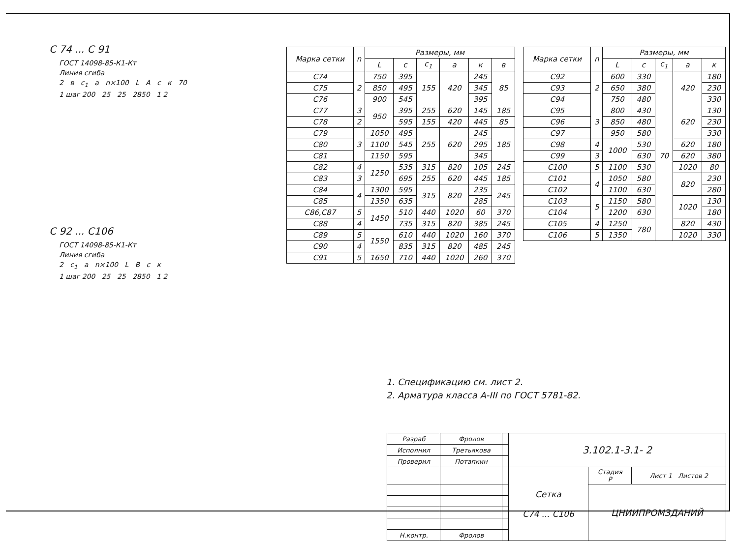С 74 ... С 91
ГОСТ 14098-85-К1-Кт
Линия сгиба
2 в с<sub>1</sub> а n×100 L А с к 70
1 шаг 200 25 25 2850 1 2
С 92 ... С106
ГОСТ 14098-85-К1-Кт
Линия сгиба
2 с<sub>1</sub> а n×100 L В с к
1 шаг 200 25 25 2850 1 2
| Марка сетки | n | Размеры, мм | | | | | |
| --- | --- | --- | --- | --- | --- | --- | --- |
| | | L | с | с<sub>1</sub> | а | к | в |
| С74 | 2 | 750 | 395 | 155 | 420 | 245 | 85 |
| С75 | | 850 | 495 | | | 345 | |
| С76 | | 900 | 545 | | | 395 | |
| С77 | 3 | 950 | 395 | 255 | 620 | 145 | 185 |
| С78 | 2 | | 595 | 155 | 420 | 445 | 85 |
| С79 | 3 | 1050 | 495 | 255 | 620 | 245 | 185 |
| С80 | | 1100 | 545 | | | 295 | |
| С81 | | 1150 | 595 | | | 345 | |
| С82 | 4 | 1250 | 535 | 315 | 820 | 105 | 245 |
| С83 | 3 | | 695 | 255 | 620 | 445 | 185 |
| С84 | 4 | 1300 | 595 | 315 | 820 | 235 | 245 |
| С85 | | 1350 | 635 | | | 285 | |
| С86,С87 | 5 | 1450 | 510 | 440 | 1020 | 60 | 370 |
| С88 | 4 | | 735 | 315 | 820 | 385 | 245 |
| С89 | 5 | 1550 | 610 | 440 | 1020 | 160 | 370 |
| С90 | 4 | | 835 | 315 | 820 | 485 | 245 |
| С91 | 5 | 1650 | 710 | 440 | 1020 | 260 | 370 |
| Марка сетки | n | Размеры, мм | | | | |
| --- | --- | --- | --- | --- | --- | --- |
| | | L | с | с<sub>1</sub> | а | к |
| С92 | 2 | 600 | 330 | 70 | 420 | 180 |
| С93 | | 650 | 380 | | | 230 |
| С94 | | 750 | 480 | | | 330 |
| С95 | 3 | 800 | 430 | | 620 | 130 |
| С96 | | 850 | 480 | | | 230 |
| С97 | | 950 | 580 | | | 330 |
| С98 | 4 | 1000 | 530 | | 620 | 180 |
| С99 | 3 | | 630 | | 620 | 380 |
| С100 | 5 | 1100 | 530 | | 1020 | 80 |
| С101 | 4 | 1050 | 580 | | 820 | 230 |
| С102 | | 1100 | 630 | | | 280 |
| С103 | 5 | 1150 | 580 | | 1020 | 130 |
| С104 | | 1200 | 630 | | | 180 |
| С105 | 4 | 1250 | 780 | | 820 | 430 |
| С106 | 5 | 1350 | | | 1020 | 330 |
1. Спецификацию см. лист 2.
2. Арматура класса А-III по ГОСТ 5781-82.
| Разраб | Фролов | | 3.102.1-3.1- 2 | | |
| Исполнил | Третьякова | | | | |
| Проверил | Потапкин | | | | |
| | | | Сетка С74 ... С106 | Стадия Р | Лист 1 Листов 2 |
| | | | | ЦНИИПРОМЗДАНИЙ | |
| Н.контр. | Фролов | | | | |